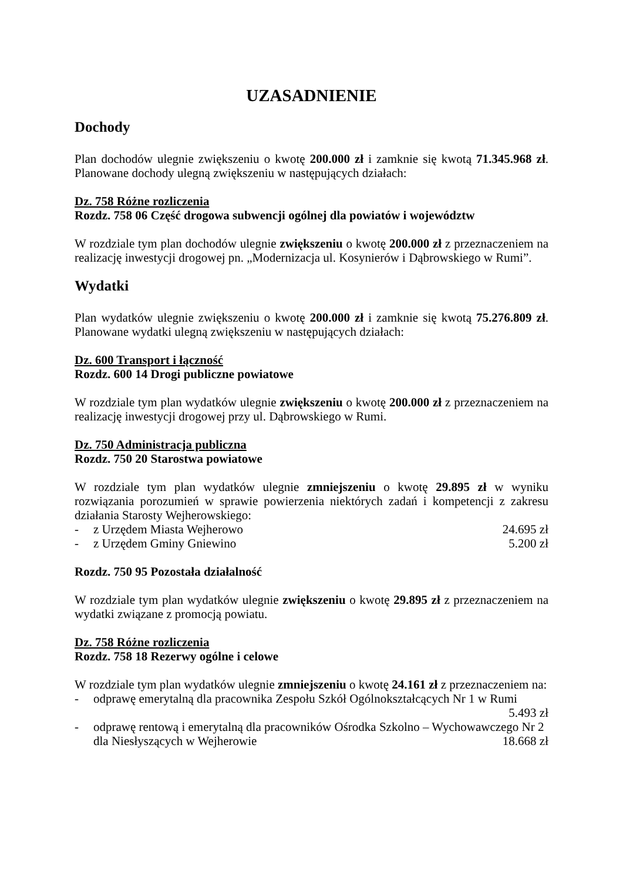UZASADNIENIE
Dochody
Plan dochodów ulegnie zwiększeniu o kwotę 200.000 zł i zamknie się kwotą 71.345.968 zł. Planowane dochody ulegną zwiększeniu w następujących działach:
Dz. 758 Różne rozliczenia
Rozdz. 758 06 Część drogowa subwencji ogólnej dla powiatów i województw
W rozdziale tym plan dochodów ulegnie zwiększeniu o kwotę 200.000 zł z przeznaczeniem na realizację inwestycji drogowej pn. „Modernizacja ul. Kosynierów i Dąbrowskiego w Rumi”.
Wydatki
Plan wydatków ulegnie zwiększeniu o kwotę 200.000 zł i zamknie się kwotą 75.276.809 zł. Planowane wydatki ulegną zwiększeniu w następujących działach:
Dz. 600 Transport i łączność
Rozdz. 600 14 Drogi publiczne powiatowe
W rozdziale tym plan wydatków ulegnie zwiększeniu o kwotę 200.000 zł z przeznaczeniem na realizację inwestycji drogowej przy ul. Dąbrowskiego w Rumi.
Dz. 750 Administracja publiczna
Rozdz. 750 20 Starostwa powiatowe
W rozdziale tym plan wydatków ulegnie zmniejszeniu o kwotę 29.895 zł w wyniku rozwiązania porozumień w sprawie powierzenia niektórych zadań i kompetencji z zakresu działania Starosty Wejherowskiego:
- z Urzędem Miasta Wejherowo 24.695 zł
- z Urzędem Gminy Gniewino 5.200 zł
Rozdz. 750 95 Pozostała działalność
W rozdziale tym plan wydatków ulegnie zwiększeniu o kwotę 29.895 zł z przeznaczeniem na wydatki związane z promocją powiatu.
Dz. 758 Różne rozliczenia
Rozdz. 758 18 Rezerwy ogólne i celowe
W rozdziale tym plan wydatków ulegnie zmniejszeniu o kwotę 24.161 zł z przeznaczeniem na:
- odprawę emerytalną dla pracownika Zespołu Szkół Ogólnokształcących Nr 1 w Rumi
5.493 zł
- odprawę rentową i emerytalną dla pracowników Ośrodka Szkolno – Wychowawczego Nr 2 dla Niesłyszących w Wejherowie 18.668 zł